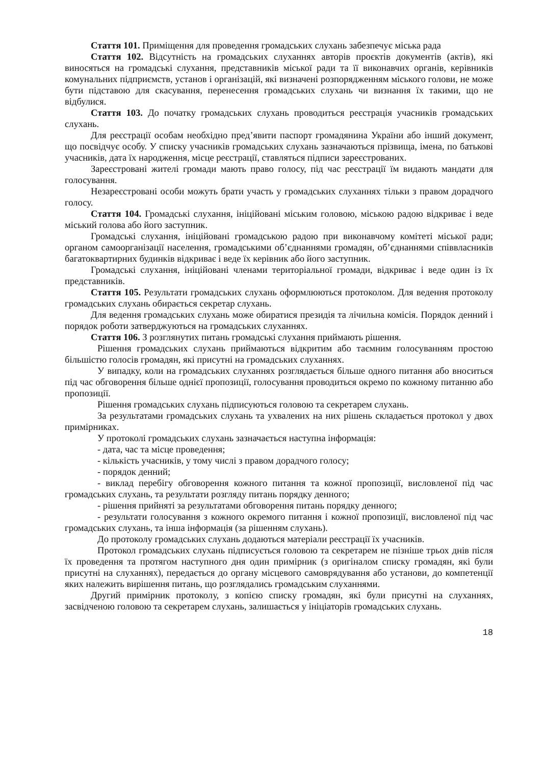Стаття 101. Приміщення для проведення громадських слухань забезпечує міська рада
Стаття 102. Відсутність на громадських слуханнях авторів проєктів документів (актів), які виносяться на громадські слухання, представників міської ради та її виконавчих органів, керівників комунальних підприємств, установ і організацій, які визначені розпорядженням міського голови, не може бути підставою для скасування, перенесення громадських слухань чи визнання їх такими, що не відбулися.
Стаття 103. До початку громадських слухань проводиться реєстрація учасників громадських слухань.
Для реєстрації особам необхідно пред’явити паспорт громадянина України або інший документ, що посвідчує особу. У списку учасників громадських слухань зазначаються прізвища, імена, по батькові учасників, дата їх народження, місце реєстрації, ставляться підписи зареєстрованих.
Зареєстровані жителі громади мають право голосу, під час реєстрації їм видають мандати для голосування.
Незареєстровані особи можуть брати участь у громадських слуханнях тільки з правом дорадчого голосу.
Стаття 104. Громадські слухання, ініційовані міським головою, міською радою відкриває і веде міський голова або його заступник.
Громадські слухання, ініційовані громадською радою при виконавчому комітеті міської ради; органом самоорганізації населення, громадськими об’єднаннями громадян, об’єднаннями співвласників багатоквартирних будинків відкриває і веде їх керівник або його заступник.
Громадські слухання, ініційовані членами територіальної громади, відкриває і веде один із їх представників.
Стаття 105. Результати громадських слухань оформлюються протоколом. Для ведення протоколу громадських слухань обирається секретар слухань.
Для ведення громадських слухань може обиратися президія та лічильна комісія. Порядок денний і порядок роботи затверджуються на громадських слуханнях.
Стаття 106. З розглянутих питань громадські слухання приймають рішення.
Рішення громадських слухань приймаються відкритим або таємним голосуванням простою більшістю голосів громадян, які присутні на громадських слуханнях.
У випадку, коли на громадських слуханнях розглядається більше одного питання або вноситься під час обговорення більше однієї пропозиції, голосування проводиться окремо по кожному питанню або пропозиції.
Рішення громадських слухань підписуються головою та секретарем слухань.
За результатами громадських слухань та ухвалених на них рішень складається протокол у двох примірниках.
У протоколі громадських слухань зазначається наступна інформація:
- дата, час та місце проведення;
- кількість учасників, у тому числі з правом дорадчого голосу;
- порядок денний;
- виклад перебігу обговорення кожного питання та кожної пропозиції, висловленої під час громадських слухань, та результати розгляду питань порядку денного;
- рішення прийняті за результатами обговорення питань порядку денного;
- результати голосування з кожного окремого питання і кожної пропозиції, висловленої під час громадських слухань, та інша інформація (за рішенням слухань).
До протоколу громадських слухань додаються матеріали реєстрації їх учасників.
Протокол громадських слухань підписується головою та секретарем не пізніше трьох днів після їх проведення та протягом наступного дня один примірник (з оригіналом списку громадян, які були присутні на слуханнях), передається до органу місцевого самоврядування або установи, до компетенції яких належить вирішення питань, що розглядались громадським слуханнями.
Другий примірник протоколу, з копією списку громадян, які були присутні на слуханнях, засвідченою головою та секретарем слухань, залишається у ініціаторів громадських слухань.
18